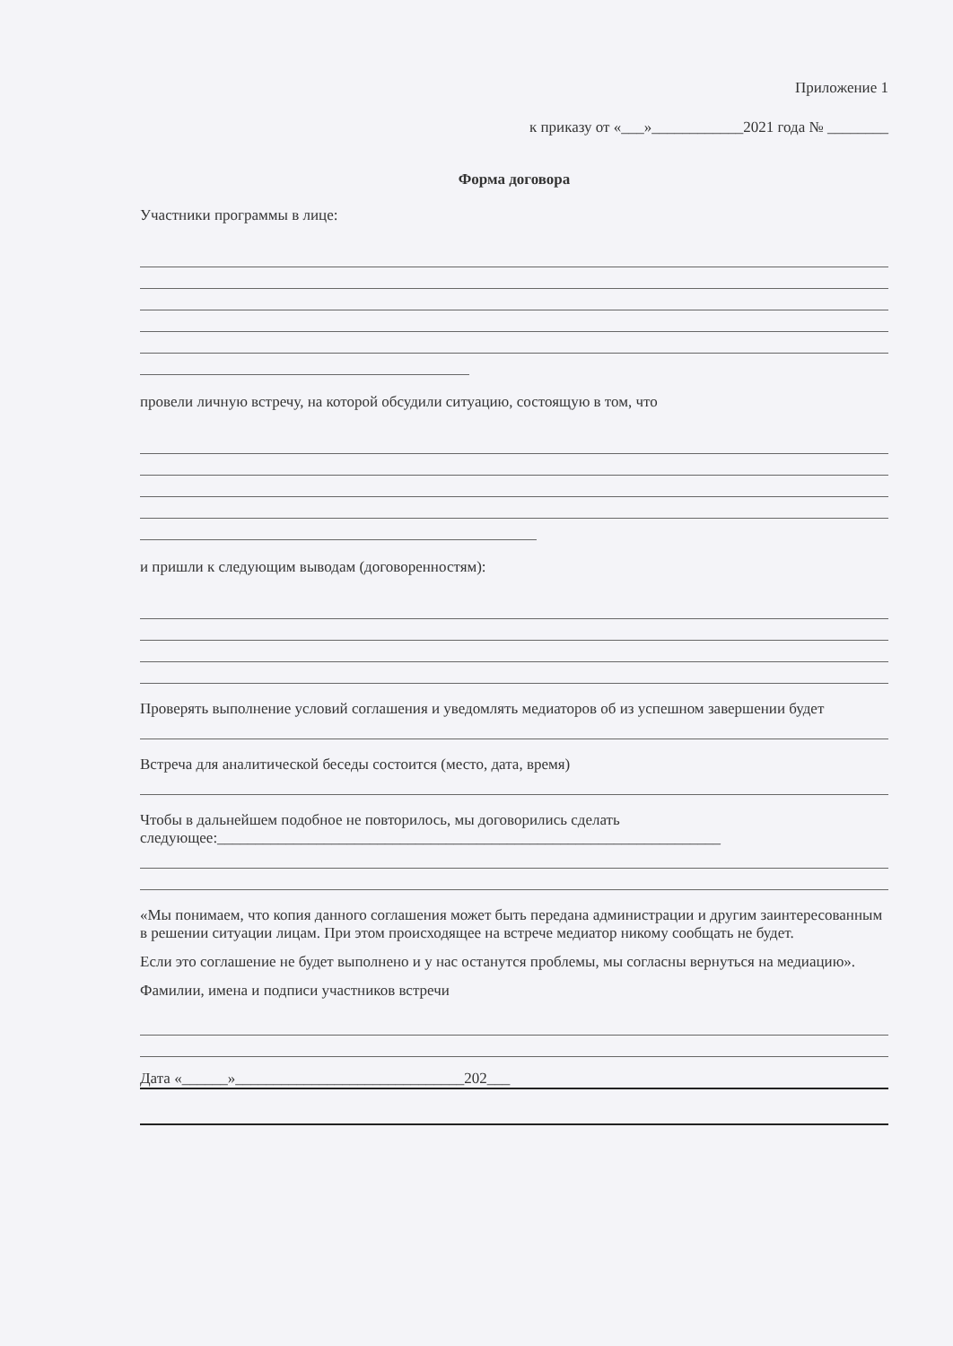Приложение 1
к приказу от «___»____________2021 года № ________
Форма договора
Участники программы в лице:
провели личную встречу, на которой обсудили ситуацию, состоящую в том, что
и пришли к следующим выводам (договоренностям):
Проверять выполнение условий соглашения и уведомлять медиаторов об из успешном завершении будет
Встреча для аналитической беседы состоится (место, дата, время)
Чтобы в дальнейшем подобное не повторилось, мы договорились сделать
следующее:__________________________________________________________________
«Мы понимаем, что копия данного соглашения может быть передана администрации и другим заинтересованным в решении ситуации лицам. При этом происходящее на встрече медиатор никому сообщать не будет.
Если это соглашение не будет выполнено и у нас останутся проблемы, мы согласны вернуться на медиацию».
Фамилии, имена и подписи участников встречи
Дата «______»______________________________202___